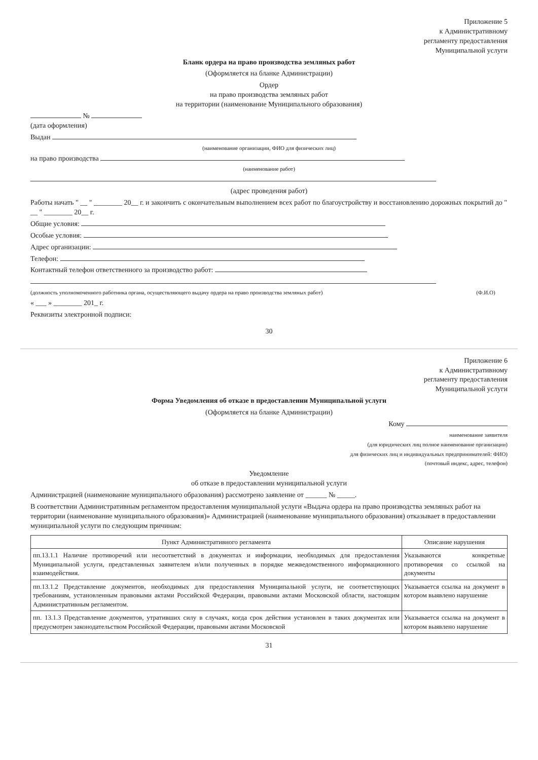Приложение 5
к Административному
регламенту предоставления
Муниципальной услуги
Бланк ордера на право производства земляных работ
(Оформляется на бланке Администрации)
Ордер
на право производства земляных работ
на территории (наименование Муниципального образования)
№
(дата оформления)
Выдан
(наименование организации, ФИО для физических лиц)
на право производства
(наименование работ)
(адрес проведения работ)
Работы начать " __ " ________ 20__ г. и закончить с окончательным выполнением всех работ по благоустройству и восстановлению дорожных покрытий до " __ " ________ 20__ г.
Общие условия:
Особые условия:
Адрес организации:
Телефон:
Контактный телефон ответственного за производство работ:
(должность уполномоченного работника органа, осуществляющего выдачу ордера на право производства земляных работ) (Ф.И.О)
« ___ » ________ 201_ г.
Реквизиты электронной подписи:
30
Приложение 6
к Административному
регламенту предоставления
Муниципальной услуги
Форма Уведомления об отказе в предоставлении Муниципальной услуги
(Оформляется на бланке Администрации)
Кому
наименование заявителя
(для юридических лиц полное наименование организации)
для физических лиц и индивидуальных предпринимателей: ФИО)
(почтовый индекс, адрес, телефон)
Уведомление
об отказе в предоставлении муниципальной услуги
Администрацией (наименование муниципального образования) рассмотрено заявление от ______ № _____.
В соответствии Административным регламентом предоставления муниципальной услуги «Выдача ордера на право производства земляных работ на территории (наименование муниципального образования)» Администрацией (наименование муниципального образования) отказывает в предоставлении муниципальной услуги по следующим причинам:
| Пункт Административного регламента | Описание нарушения |
| --- | --- |
| пп.13.1.1 Наличие противоречий или несоответствий в документах и информации, необходимых для предоставления Муниципальной услуги, представленных заявителем и/или полученных в порядке межведомственного информационного взаимодействия. | Указываются конкретные противоречия со ссылкой на документы |
| пп.13.1.2 Представление документов, необходимых для предоставления Муниципальной услуги, не соответствующих требованиям, установленным правовыми актами Российской Федерации, правовыми актами Московской области, настоящим Административным регламентом. | Указывается ссылка на документ в котором выявлено нарушение |
| пп. 13.1.3 Представление документов, утративших силу в случаях, когда срок действия установлен в таких документах или предусмотрен законодательством Российской Федерации, правовыми актами Московской | Указывается ссылка на документ в котором выявлено нарушение |
31